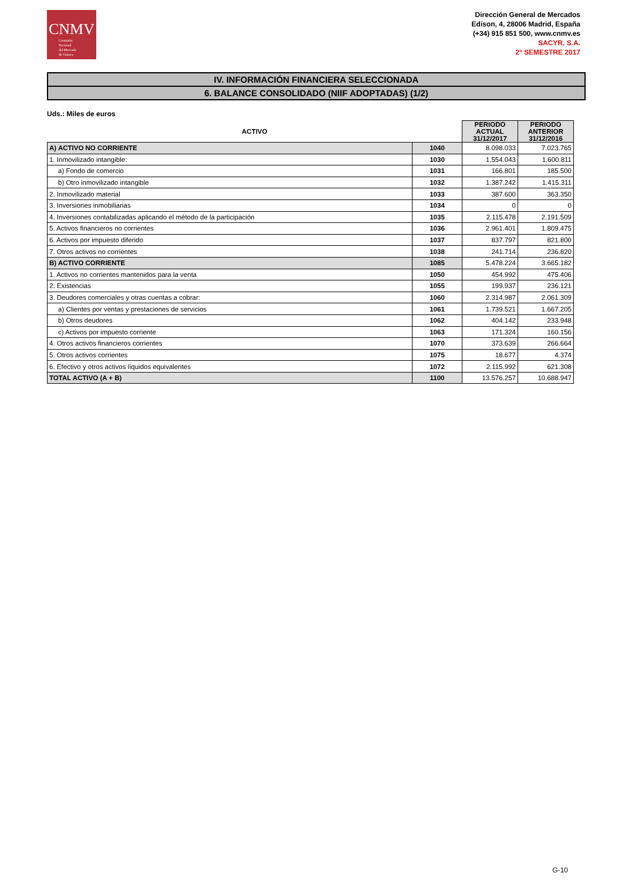CNMV
Comisión
Nacional
del Mercado
de Valores
Dirección General de Mercados
Edison, 4, 28006 Madrid, España
(+34) 915 851 500, www.cnmv.es
SACYR, S.A.
2º SEMESTRE 2017
IV. INFORMACIÓN FINANCIERA SELECCIONADA
6. BALANCE CONSOLIDADO (NIIF ADOPTADAS) (1/2)
Uds.: Miles de euros
| ACTIVO | | PERIODO ACTUAL 31/12/2017 | PERIODO ANTERIOR 31/12/2016 |
| --- | --- | --- | --- |
| A) ACTIVO NO CORRIENTE | 1040 | 8.098.033 | 7.023.765 |
| 1. Inmovilizado intangible: | 1030 | 1.554.043 | 1.600.811 |
| a) Fondo de comercio | 1031 | 166.801 | 185.500 |
| b) Otro inmovilizado intangible | 1032 | 1.387.242 | 1.415.311 |
| 2. Inmovilizado material | 1033 | 387.600 | 363.350 |
| 3. Inversiones inmobiliarias | 1034 | 0 | 0 |
| 4. Inversiones contabilizadas aplicando el método de la participación | 1035 | 2.115.478 | 2.191.509 |
| 5. Activos financieros no corrientes | 1036 | 2.961.401 | 1.809.475 |
| 6. Activos por impuesto diferido | 1037 | 837.797 | 821.800 |
| 7. Otros activos no corrientes | 1038 | 241.714 | 236.820 |
| B) ACTIVO CORRIENTE | 1085 | 5.478.224 | 3.665.182 |
| 1. Activos no corrientes mantenidos para la venta | 1050 | 454.992 | 475.406 |
| 2. Existencias | 1055 | 199.937 | 236.121 |
| 3. Deudores comerciales y otras cuentas a cobrar: | 1060 | 2.314.987 | 2.061.309 |
| a) Clientes por ventas y prestaciones de servicios | 1061 | 1.739.521 | 1.667.205 |
| b) Otros deudores | 1062 | 404.142 | 233.948 |
| c) Activos por impuesto corriente | 1063 | 171.324 | 160.156 |
| 4. Otros activos financieros corrientes | 1070 | 373.639 | 266.664 |
| 5. Otros activos corrientes | 1075 | 18.677 | 4.374 |
| 6. Efectivo y otros activos líquidos equivalentes | 1072 | 2.115.992 | 621.308 |
| TOTAL ACTIVO (A + B) | 1100 | 13.576.257 | 10.688.947 |
G-10